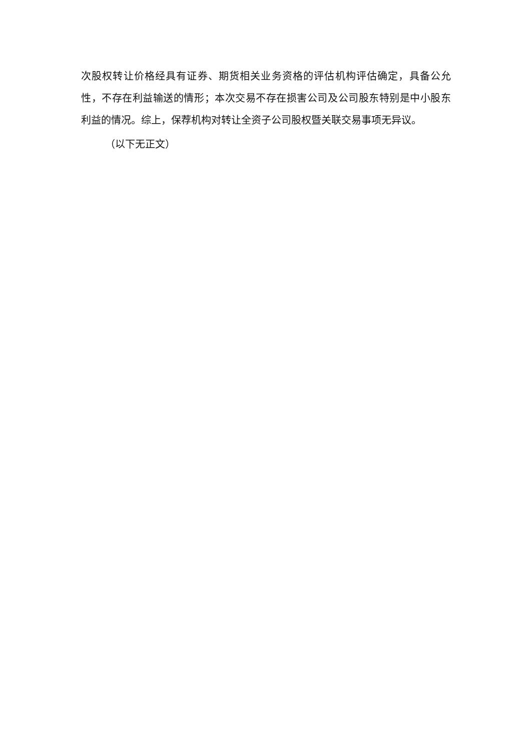次股权转让价格经具有证券、期货相关业务资格的评估机构评估确定，具备公允性，不存在利益输送的情形；本次交易不存在损害公司及公司股东特别是中小股东利益的情况。综上，保荐机构对转让全资子公司股权暨关联交易事项无异议。
（以下无正文）